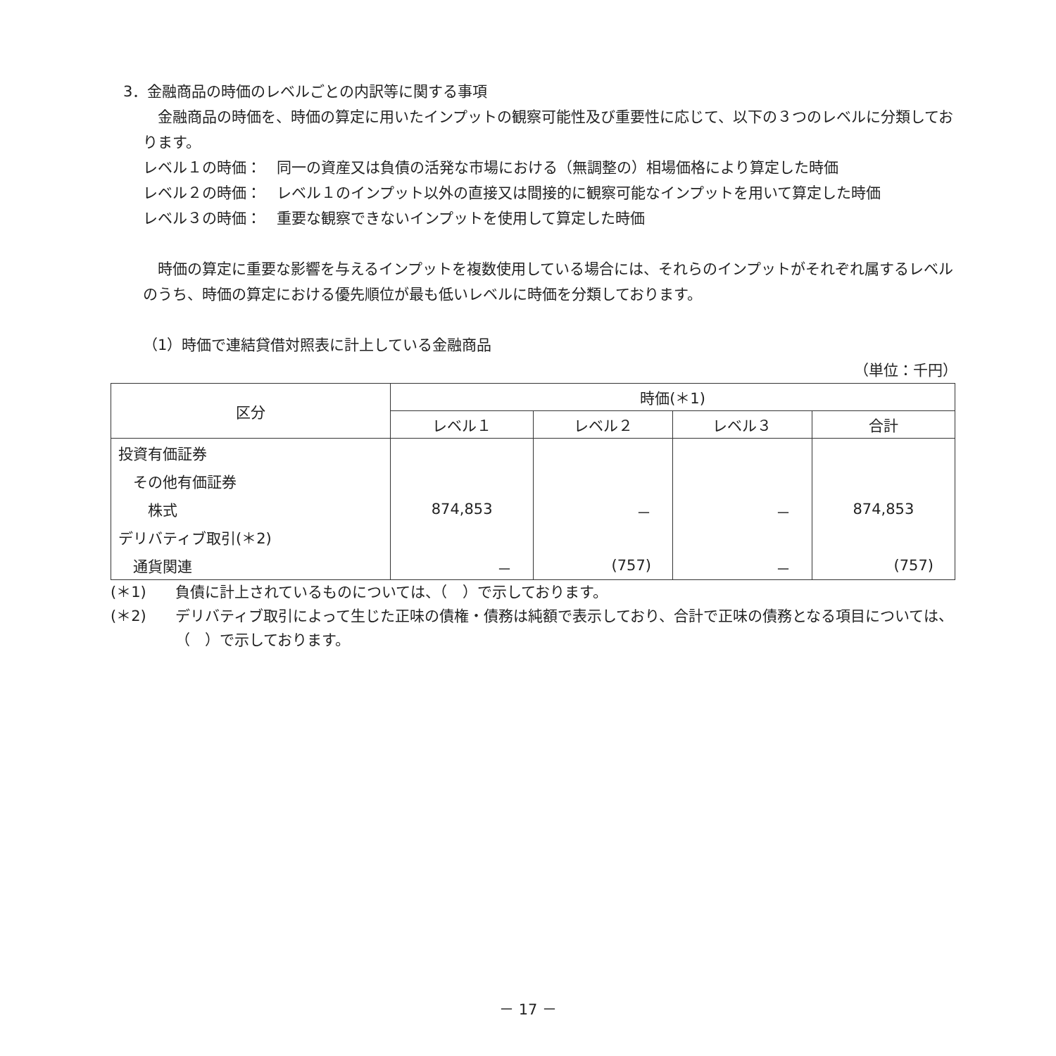3．金融商品の時価のレベルごとの内訳等に関する事項
　金融商品の時価を、時価の算定に用いたインプットの観察可能性及び重要性に応じて、以下の３つのレベルに分類しております。
レベル１の時価： 同一の資産又は負債の活発な市場における（無調整の）相場価格により算定した時価
レベル２の時価： レベル１のインプット以外の直接又は間接的に観察可能なインプットを用いて算定した時価
レベル３の時価： 重要な観察できないインプットを使用して算定した時価
　時価の算定に重要な影響を与えるインプットを複数使用している場合には、それらのインプットがそれぞれ属するレベルのうち、時価の算定における優先順位が最も低いレベルに時価を分類しております。
（1）時価で連結貸借対照表に計上している金融商品
（単位：千円）
| 区分 | 時価(＊1) | | | |
| --- | --- | --- | --- | --- |
| | レベル１ | レベル２ | レベル３ | 合計 |
| 投資有価証券 | | | | |
| その他有価証券 | | | | |
| 株式 | 874,853 | － | － | 874,853 |
| デリバティブ取引(＊2) | | | | |
| 通貨関連 | － | (757) | － | (757) |
(＊1) 負債に計上されているものについては、（　）で示しております。
(＊2) デリバティブ取引によって生じた正味の債権・債務は純額で表示しており、合計で正味の債務となる項目については、（　）で示しております。
－ 17 －